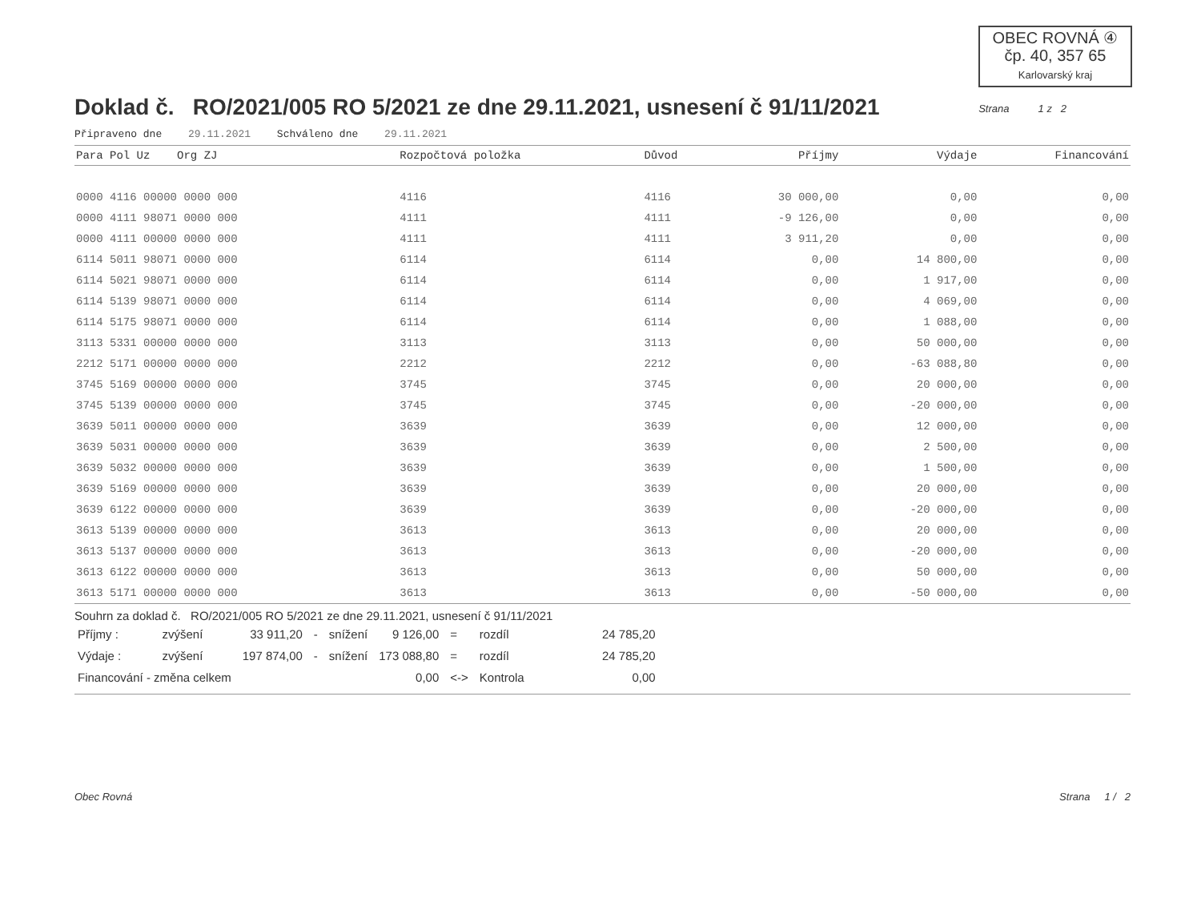OBEC ROVNÁ ④
čp. 40, 357 65
Karlovarský kraj
Doklad č. RO/2021/005 RO 5/2021 ze dne 29.11.2021, usnesení č 91/11/2021
Strana 1 z 2
Připraveno dne 29.11.2021 Schváleno dne 29.11.2021
| Para Pol Uz Org ZJ | Rozpočtová položka | Důvod | Příjmy | Výdaje | Financování |
| --- | --- | --- | --- | --- | --- |
| 0000 4116 00000 0000 000 | 4116 | 4116 | 30 000,00 | 0,00 | 0,00 |
| 0000 4111 98071 0000 000 | 4111 | 4111 | -9 126,00 | 0,00 | 0,00 |
| 0000 4111 00000 0000 000 | 4111 | 4111 | 3 911,20 | 0,00 | 0,00 |
| 6114 5011 98071 0000 000 | 6114 | 6114 | 0,00 | 14 800,00 | 0,00 |
| 6114 5021 98071 0000 000 | 6114 | 6114 | 0,00 | 1 917,00 | 0,00 |
| 6114 5139 98071 0000 000 | 6114 | 6114 | 0,00 | 4 069,00 | 0,00 |
| 6114 5175 98071 0000 000 | 6114 | 6114 | 0,00 | 1 088,00 | 0,00 |
| 3113 5331 00000 0000 000 | 3113 | 3113 | 0,00 | 50 000,00 | 0,00 |
| 2212 5171 00000 0000 000 | 2212 | 2212 | 0,00 | -63 088,80 | 0,00 |
| 3745 5169 00000 0000 000 | 3745 | 3745 | 0,00 | 20 000,00 | 0,00 |
| 3745 5139 00000 0000 000 | 3745 | 3745 | 0,00 | -20 000,00 | 0,00 |
| 3639 5011 00000 0000 000 | 3639 | 3639 | 0,00 | 12 000,00 | 0,00 |
| 3639 5031 00000 0000 000 | 3639 | 3639 | 0,00 | 2 500,00 | 0,00 |
| 3639 5032 00000 0000 000 | 3639 | 3639 | 0,00 | 1 500,00 | 0,00 |
| 3639 5169 00000 0000 000 | 3639 | 3639 | 0,00 | 20 000,00 | 0,00 |
| 3639 6122 00000 0000 000 | 3639 | 3639 | 0,00 | -20 000,00 | 0,00 |
| 3613 5139 00000 0000 000 | 3613 | 3613 | 0,00 | 20 000,00 | 0,00 |
| 3613 5137 00000 0000 000 | 3613 | 3613 | 0,00 | -20 000,00 | 0,00 |
| 3613 6122 00000 0000 000 | 3613 | 3613 | 0,00 | 50 000,00 | 0,00 |
| 3613 5171 00000 0000 000 | 3613 | 3613 | 0,00 | -50 000,00 | 0,00 |
Souhrn za doklad č. RO/2021/005 RO 5/2021 ze dne 29.11.2021, usnesení č 91/11/2021
| Příjmy : | zvýšení | 33 911,20 | - | snížení | 9 126,00 | = | rozdíl | 24 785,20 |
| Výdaje : | zvýšení | 197 874,00 | - | snížení | 173 088,80 | = | rozdíl | 24 785,20 |
| Financování - změna celkem | | | | | 0,00 | <-> | Kontrola | 0,00 |
Obec Rovná Strana 1 / 2